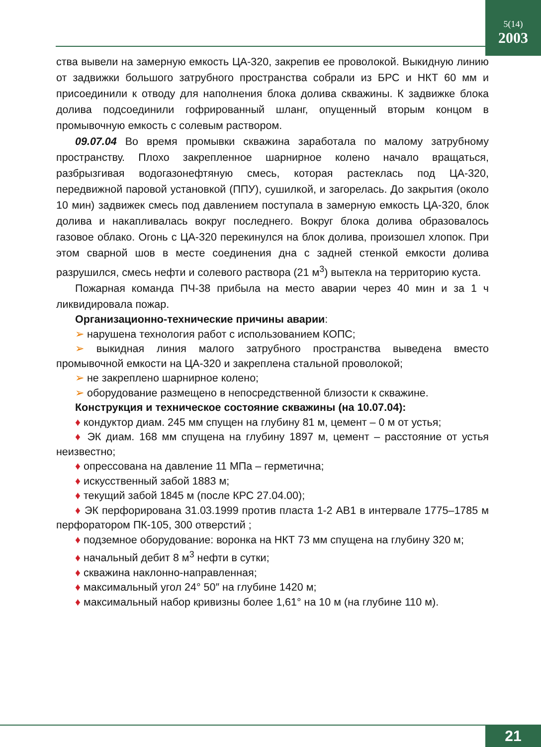5(14)
2003
ства вывели на замерную емкость ЦА-320, закрепив ее проволокой. Выкидную линию от задвижки большого затрубного пространства собрали из БРС и НКТ 60 мм и присоединили к отводу для наполнения блока долива скважины. К задвижке блока долива подсоединили гофрированный шланг, опущенный вторым концом в промывочную емкость с солевым раствором.
09.07.04 Во время промывки скважина заработала по малому затрубному пространству. Плохо закрепленное шарнирное колено начало вращаться, разбрызгивая водогазонефтяную смесь, которая растеклась под ЦА-320, передвижной паровой установкой (ППУ), сушилкой, и загорелась. До закрытия (около 10 мин) задвижек смесь под давлением поступала в замерную емкость ЦА-320, блок долива и накапливалась вокруг последнего. Вокруг блока долива образовалось газовое облако. Огонь с ЦА-320 перекинулся на блок долива, произошел хлопок. При этом сварной шов в месте соединения дна с задней стенкой емкости долива разрушился, смесь нефти и солевого раствора (21 м<sup>3</sup>) вытекла на территорию куста.
Пожарная команда ПЧ-38 прибыла на место аварии через 40 мин и за 1 ч ликвидировала пожар.
Организационно-технические причины аварии:
➢ нарушена технология работ с использованием КОПС;
➢ выкидная линия малого затрубного пространства выведена вместо промывочной емкости на ЦА-320 и закреплена стальной проволокой;
➢ не закреплено шарнирное колено;
➢ оборудование размещено в непосредственной близости к скважине.
Конструкция и техническое состояние скважины (на 10.07.04):
♦ кондуктор диам. 245 мм спущен на глубину 81 м, цемент – 0 м от устья;
♦ ЭК диам. 168 мм спущена на глубину 1897 м, цемент – расстояние от устья неизвестно;
♦ опрессована на давление 11 МПа – герметична;
♦ искусственный забой 1883 м;
♦ текущий забой 1845 м (после КРС 27.04.00);
♦ ЭК перфорирована 31.03.1999 против пласта 1-2 АВ1 в интервале 1775–1785 м перфоратором ПК-105, 300 отверстий ;
♦ подземное оборудование: воронка на НКТ 73 мм спущена на глубину 320 м;
♦ начальный дебит 8 м<sup>3</sup> нефти в сутки;
♦ скважина наклонно-направленная;
♦ максимальный угол 24° 50″ на глубине 1420 м;
♦ максимальный набор кривизны более 1,61° на 10 м (на глубине 110 м).
21